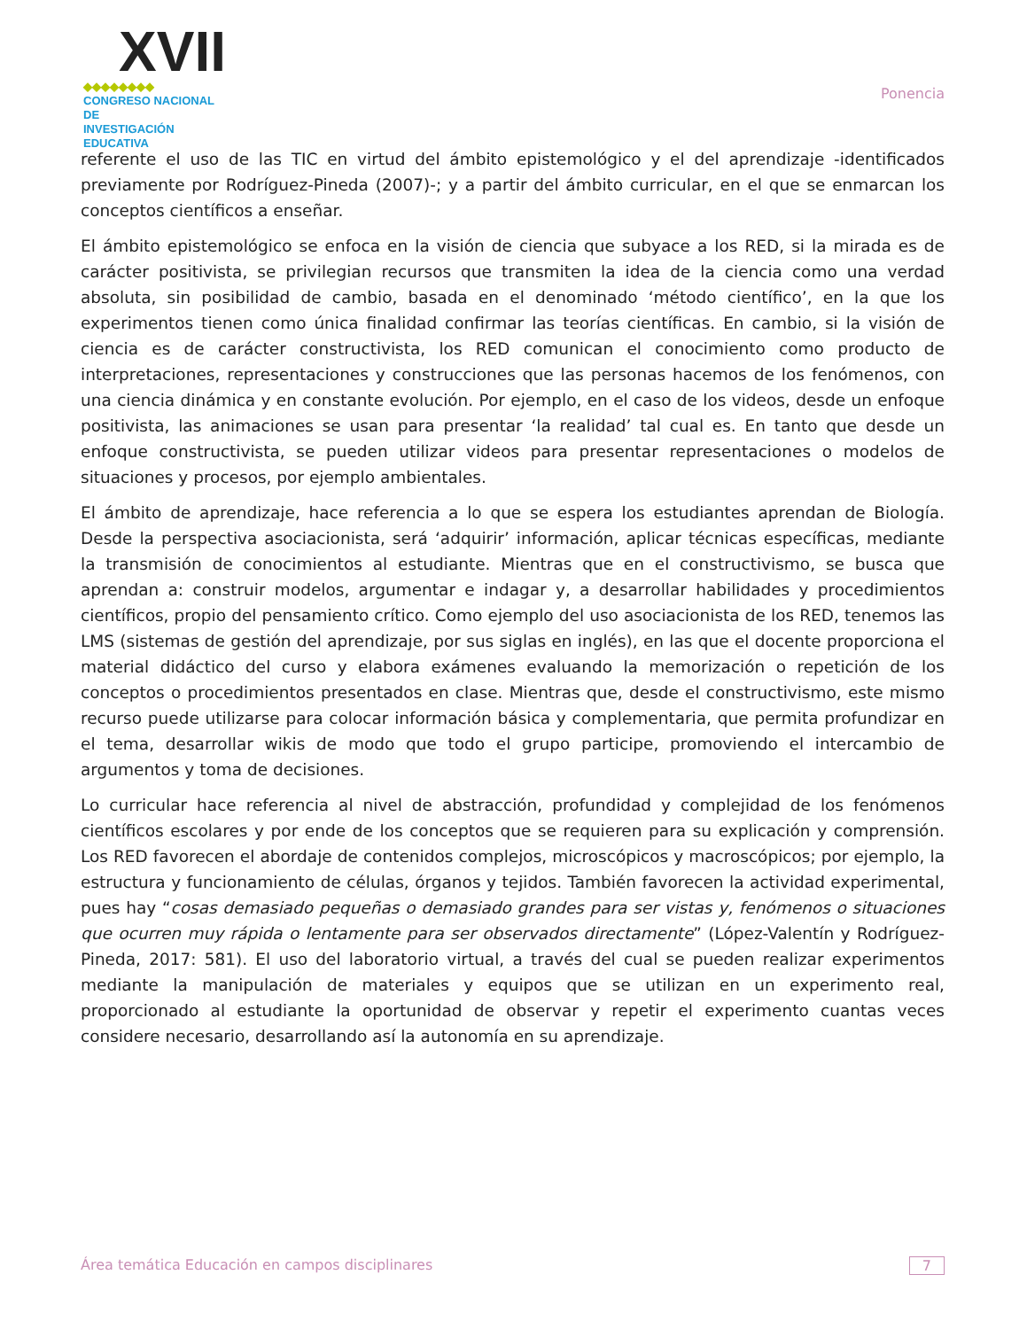XVII
◆◆◆◆◆◆◆◆
CONGRESO NACIONAL DE
INVESTIGACIÓN EDUCATIVA
Ponencia
referente el uso de las TIC en virtud del ámbito epistemológico y el del aprendizaje -identificados previamente por Rodríguez-Pineda (2007)-; y a partir del ámbito curricular, en el que se enmarcan los conceptos científicos a enseñar.
El ámbito epistemológico se enfoca en la visión de ciencia que subyace a los RED, si la mirada es de carácter positivista, se privilegian recursos que transmiten la idea de la ciencia como una verdad absoluta, sin posibilidad de cambio, basada en el denominado ‘método científico’, en la que los experimentos tienen como única finalidad confirmar las teorías científicas. En cambio, si la visión de ciencia es de carácter constructivista, los RED comunican el conocimiento como producto de interpretaciones, representaciones y construcciones que las personas hacemos de los fenómenos, con una ciencia dinámica y en constante evolución. Por ejemplo, en el caso de los videos, desde un enfoque positivista, las animaciones se usan para presentar ‘la realidad’ tal cual es. En tanto que desde un enfoque constructivista, se pueden utilizar videos para presentar representaciones o modelos de situaciones y procesos, por ejemplo ambientales.
El ámbito de aprendizaje, hace referencia a lo que se espera los estudiantes aprendan de Biología. Desde la perspectiva asociacionista, será ‘adquirir’ información, aplicar técnicas específicas, mediante la transmisión de conocimientos al estudiante. Mientras que en el constructivismo, se busca que aprendan a: construir modelos, argumentar e indagar y, a desarrollar habilidades y procedimientos científicos, propio del pensamiento crítico. Como ejemplo del uso asociacionista de los RED, tenemos las LMS (sistemas de gestión del aprendizaje, por sus siglas en inglés), en las que el docente proporciona el material didáctico del curso y elabora exámenes evaluando la memorización o repetición de los conceptos o procedimientos presentados en clase. Mientras que, desde el constructivismo, este mismo recurso puede utilizarse para colocar información básica y complementaria, que permita profundizar en el tema, desarrollar wikis de modo que todo el grupo participe, promoviendo el intercambio de argumentos y toma de decisiones.
Lo curricular hace referencia al nivel de abstracción, profundidad y complejidad de los fenómenos científicos escolares y por ende de los conceptos que se requieren para su explicación y comprensión. Los RED favorecen el abordaje de contenidos complejos, microscópicos y macroscópicos; por ejemplo, la estructura y funcionamiento de células, órganos y tejidos. También favorecen la actividad experimental, pues hay “cosas demasiado pequeñas o demasiado grandes para ser vistas y, fenómenos o situaciones que ocurren muy rápida o lentamente para ser observados directamente” (López-Valentín y Rodríguez-Pineda, 2017: 581). El uso del laboratorio virtual, a través del cual se pueden realizar experimentos mediante la manipulación de materiales y equipos que se utilizan en un experimento real, proporcionado al estudiante la oportunidad de observar y repetir el experimento cuantas veces considere necesario, desarrollando así la autonomía en su aprendizaje.
Área temática Educación en campos disciplinares 7